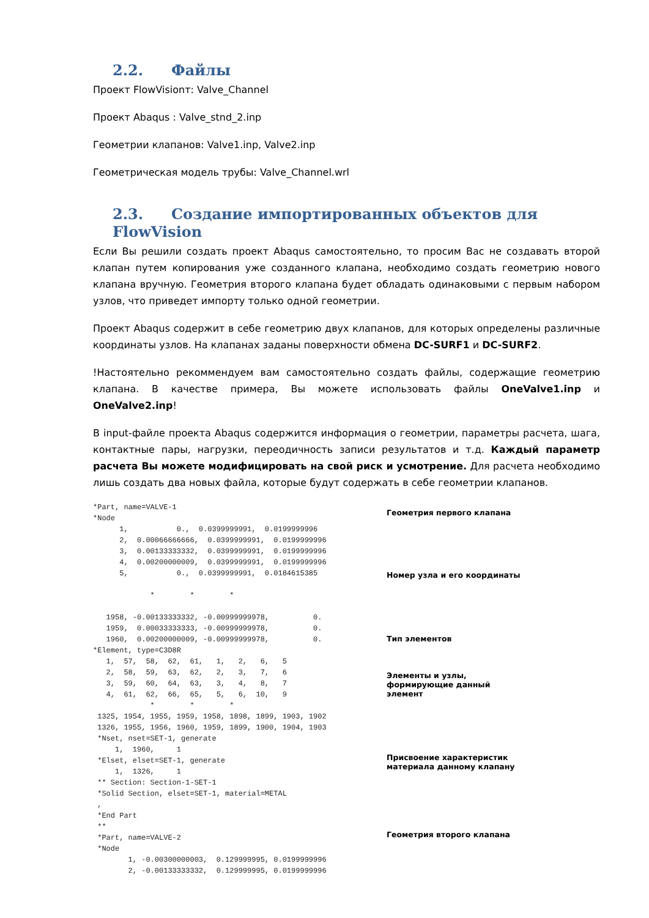2.2. Файлы
Проект FlowVisionт: Valve_Channel
Проект Abaqus : Valve_stnd_2.inp
Геометрии клапанов: Valve1.inp, Valve2.inp
Геометрическая модель трубы: Valve_Channel.wrl
2.3. Создание импортированных объектов для FlowVision
Если Вы решили создать проект Abaqus самостоятельно, то просим Вас не создавать второй клапан путем копирования уже созданного клапана, необходимо создать геометрию нового клапана вручную. Геометрия второго клапана будет обладать одинаковыми с первым набором узлов, что приведет импорту только одной геометрии.
Проект Abaqus содержит в себе геометрию двух клапанов, для которых определены различные координаты узлов. На клапанах заданы поверхности обмена DC-SURF1 и DC-SURF2.
!Настоятельно рекоммендуем вам самостоятельно создать файлы, содержащие геометрию клапана. В качестве примера, Вы можете использовать файлы OneValve1.inp и OneValve2.inp!
В input-файле проекта Abaqus содержится информация о геометрии, параметры расчета, шага, контактные пары, нагрузки, переодичность записи результатов и т.д. Каждый параметр расчета Вы можете модифицировать на свой риск и усмотрение. Для расчета необходимо лишь создать два новых файла, которые будут содержать в себе геометрии клапанов.
*Part, name=VALVE-1
*Node
      1,           0.,  0.0399999991,  0.0199999996
      2,  0.00066666666,  0.0399999991,  0.0199999996
      3,  0.00133333332,  0.0399999991,  0.0199999996
      4,  0.00200000009,  0.0399999991,  0.0199999996
      5,           0.,  0.0399999991,  0.0184615385

             *        *        *

   1958, -0.00133333332, -0.00999999978,          0.
   1959,  0.00033333333, -0.00999999978,          0.
   1960,  0.00200000009, -0.00999999978,          0.
*Element, type=C3D8R
   1,  57,  58,  62,  61,   1,   2,   6,   5
   2,  58,  59,  63,  62,   2,   3,   7,   6
   3,  59,  60,  64,  63,   3,   4,   8,   7
   4,  61,  62,  66,  65,   5,   6,  10,   9
             *        *        *
 1325, 1954, 1955, 1959, 1958, 1898, 1899, 1903, 1902
 1326, 1955, 1956, 1960, 1959, 1899, 1900, 1904, 1903
 *Nset, nset=SET-1, generate
     1,  1960,     1
 *Elset, elset=SET-1, generate
     1,  1326,     1
 ** Section: Section-1-SET-1
 *Solid Section, elset=SET-1, material=METAL
 ,
 *End Part
 **
 *Part, name=VALVE-2
 *Node
        1, -0.00300000003,  0.129999995, 0.0199999996
        2, -0.00133333332,  0.129999995, 0.0199999996
Геометрия первого клапана
Номер узла и его координаты
Тип элементов
Элементы и узлы,
формирующие данный
элемент
Присвоение характеристик
материала данному клапану
Геометрия второго клапана